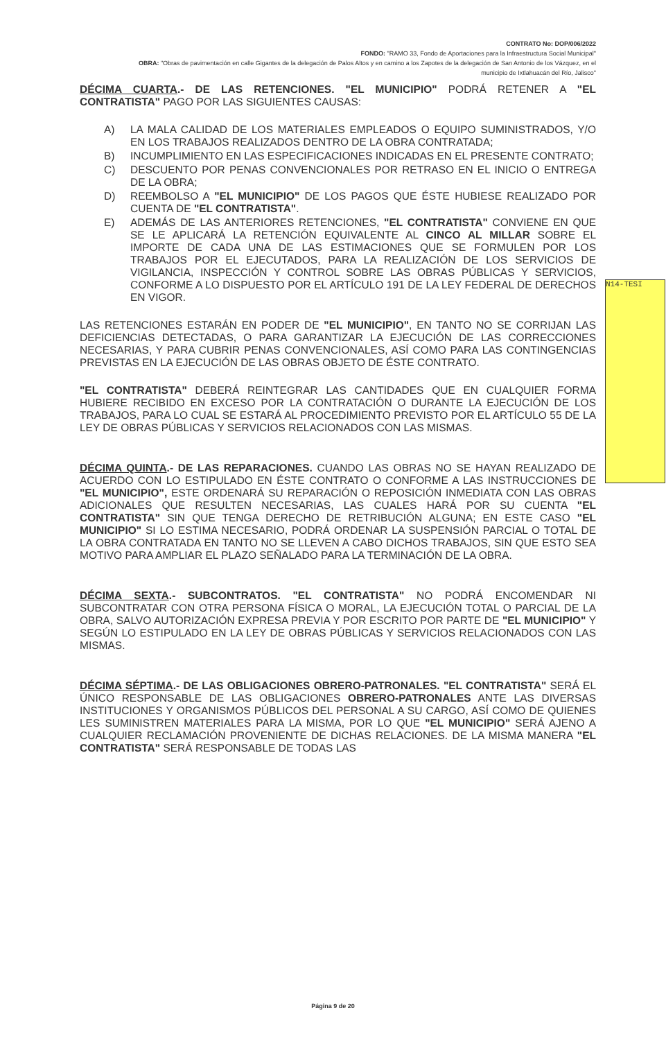CONTRATO No: DOP/006/2022
FONDO: "RAMO 33, Fondo de Aportaciones para la Infraestructura Social Municipal"
OBRA: "Obras de pavimentación en calle Gigantes de la delegación de Palos Altos y en camino a los Zapotes de la delegación de San Antonio de los Vázquez, en el municipio de Ixtlahuacán del Río, Jalisco"
DÉCIMA CUARTA.- DE LAS RETENCIONES. "EL MUNICIPIO" PODRÁ RETENER A "EL CONTRATISTA" PAGO POR LAS SIGUIENTES CAUSAS:
A) LA MALA CALIDAD DE LOS MATERIALES EMPLEADOS O EQUIPO SUMINISTRADOS, Y/O EN LOS TRABAJOS REALIZADOS DENTRO DE LA OBRA CONTRATADA;
B) INCUMPLIMIENTO EN LAS ESPECIFICACIONES INDICADAS EN EL PRESENTE CONTRATO;
C) DESCUENTO POR PENAS CONVENCIONALES POR RETRASO EN EL INICIO O ENTREGA DE LA OBRA;
D) REEMBOLSO A "EL MUNICIPIO" DE LOS PAGOS QUE ÉSTE HUBIESE REALIZADO POR CUENTA DE "EL CONTRATISTA".
E) ADEMÁS DE LAS ANTERIORES RETENCIONES, "EL CONTRATISTA" CONVIENE EN QUE SE LE APLICARÁ LA RETENCIÓN EQUIVALENTE AL CINCO AL MILLAR SOBRE EL IMPORTE DE CADA UNA DE LAS ESTIMACIONES QUE SE FORMULEN POR LOS TRABAJOS POR EL EJECUTADOS, PARA LA REALIZACIÓN DE LOS SERVICIOS DE VIGILANCIA, INSPECCIÓN Y CONTROL SOBRE LAS OBRAS PÚBLICAS Y SERVICIOS, CONFORME A LO DISPUESTO POR EL ARTÍCULO 191 DE LA LEY FEDERAL DE DERECHOS EN VIGOR.
LAS RETENCIONES ESTARÁN EN PODER DE "EL MUNICIPIO", EN TANTO NO SE CORRIJAN LAS DEFICIENCIAS DETECTADAS, O PARA GARANTIZAR LA EJECUCIÓN DE LAS CORRECCIONES NECESARIAS, Y PARA CUBRIR PENAS CONVENCIONALES, ASÍ COMO PARA LAS CONTINGENCIAS PREVISTAS EN LA EJECUCIÓN DE LAS OBRAS OBJETO DE ÉSTE CONTRATO.
"EL CONTRATISTA" DEBERÁ REINTEGRAR LAS CANTIDADES QUE EN CUALQUIER FORMA HUBIERE RECIBIDO EN EXCESO POR LA CONTRATACIÓN O DURANTE LA EJECUCIÓN DE LOS TRABAJOS, PARA LO CUAL SE ESTARÁ AL PROCEDIMIENTO PREVISTO POR EL ARTÍCULO 55 DE LA LEY DE OBRAS PÚBLICAS Y SERVICIOS RELACIONADOS CON LAS MISMAS.
DÉCIMA QUINTA.- DE LAS REPARACIONES. CUANDO LAS OBRAS NO SE HAYAN REALIZADO DE ACUERDO CON LO ESTIPULADO EN ÉSTE CONTRATO O CONFORME A LAS INSTRUCCIONES DE "EL MUNICIPIO", ESTE ORDENARÁ SU REPARACIÓN O REPOSICIÓN INMEDIATA CON LAS OBRAS ADICIONALES QUE RESULTEN NECESARIAS, LAS CUALES HARÁ POR SU CUENTA "EL CONTRATISTA" SIN QUE TENGA DERECHO DE RETRIBUCIÓN ALGUNA; EN ESTE CASO "EL MUNICIPIO" SI LO ESTIMA NECESARIO, PODRÁ ORDENAR LA SUSPENSIÓN PARCIAL O TOTAL DE LA OBRA CONTRATADA EN TANTO NO SE LLEVEN A CABO DICHOS TRABAJOS, SIN QUE ESTO SEA MOTIVO PARA AMPLIAR EL PLAZO SEÑALADO PARA LA TERMINACIÓN DE LA OBRA.
DÉCIMA SEXTA.- SUBCONTRATOS. "EL CONTRATISTA" NO PODRÁ ENCOMENDAR NI SUBCONTRATAR CON OTRA PERSONA FÍSICA O MORAL, LA EJECUCIÓN TOTAL O PARCIAL DE LA OBRA, SALVO AUTORIZACIÓN EXPRESA PREVIA Y POR ESCRITO POR PARTE DE "EL MUNICIPIO" Y SEGÚN LO ESTIPULADO EN LA LEY DE OBRAS PÚBLICAS Y SERVICIOS RELACIONADOS CON LAS MISMAS.
DÉCIMA SÉPTIMA.- DE LAS OBLIGACIONES OBRERO-PATRONALES. "EL CONTRATISTA" SERÁ EL ÚNICO RESPONSABLE DE LAS OBLIGACIONES OBRERO-PATRONALES ANTE LAS DIVERSAS INSTITUCIONES Y ORGANISMOS PÚBLICOS DEL PERSONAL A SU CARGO, ASÍ COMO DE QUIENES LES SUMINISTREN MATERIALES PARA LA MISMA, POR LO QUE "EL MUNICIPIO" SERÁ AJENO A CUALQUIER RECLAMACIÓN PROVENIENTE DE DICHAS RELACIONES. DE LA MISMA MANERA "EL CONTRATISTA" SERÁ RESPONSABLE DE TODAS LAS
N14-TESI
Página 9 de 20